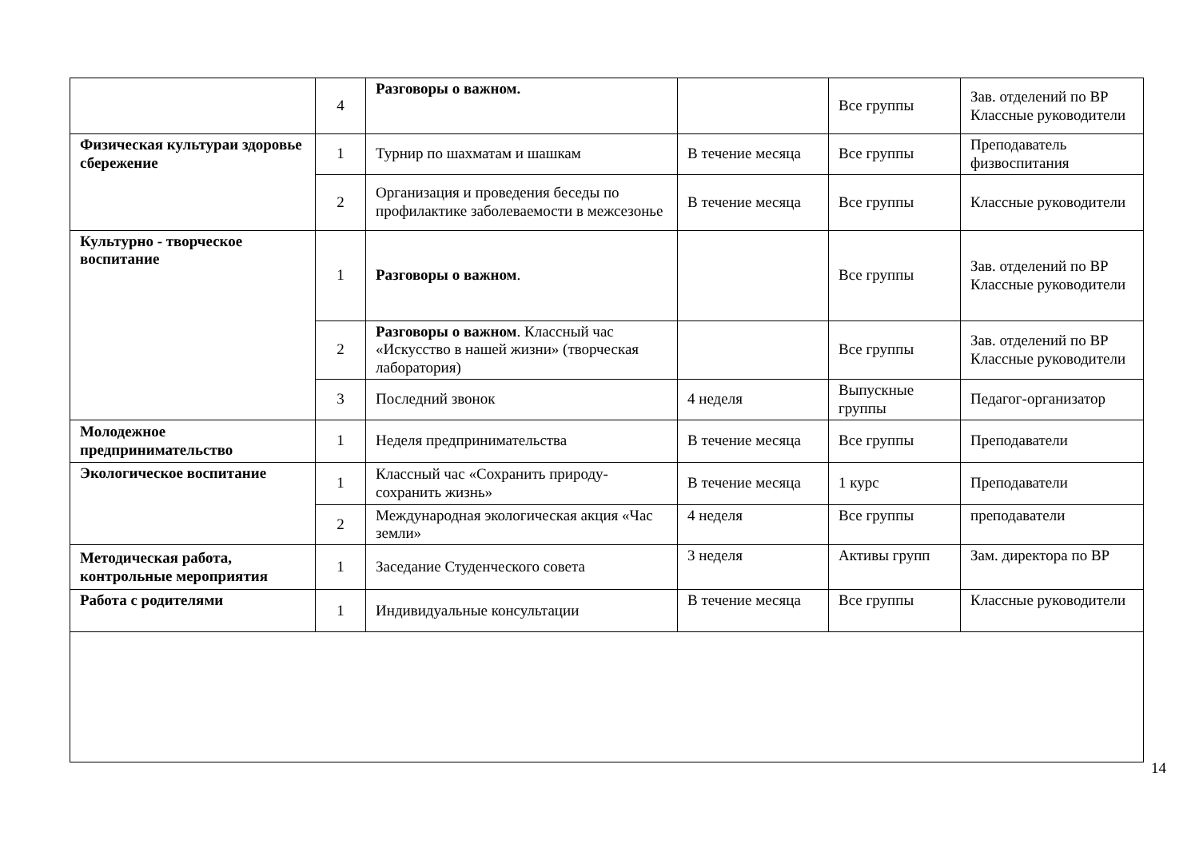| | 4 | Разговоры о важном. | | Все группы | Зав. отделений по ВР Классные руководители |
| Физическая культураи здоровье сбережение | 1 | Турнир по шахматам и шашкам | В течение месяца | Все группы | Преподаватель физвоспитания |
| | 2 | Организация и проведения беседы по профилактике заболеваемости в межсезонье | В течение месяца | Все группы | Классные руководители |
| Культурно - творческое воспитание | 1 | Разговоры о важном . | | Все группы | Зав. отделений по ВР Классные руководители |
| | 2 | Разговоры о важном . Классный час «Искусство в нашей жизни» (творческая лаборатория) | | Все группы | Зав. отделений по ВР Классные руководители |
| | 3 | Последний звонок | 4 неделя | Выпускные группы | Педагог-организатор |
| Молодежное предпринимательство | 1 | Неделя предпринимательства | В течение месяца | Все группы | Преподаватели |
| Экологическое воспитание | 1 | Классный час «Сохранить природу-сохранить жизнь» | В течение месяца | 1 курс | Преподаватели |
| | 2 | Международная экологическая акция «Час земли» | 4 неделя | Все группы | преподаватели |
| Методическая работа, контрольные мероприятия | 1 | Заседание Студенческого совета | 3 неделя | Активы групп | Зам. директора по ВР |
| Работа с родителями | 1 | Индивидуальные консультации | В течение месяца | Все группы | Классные руководители |
14